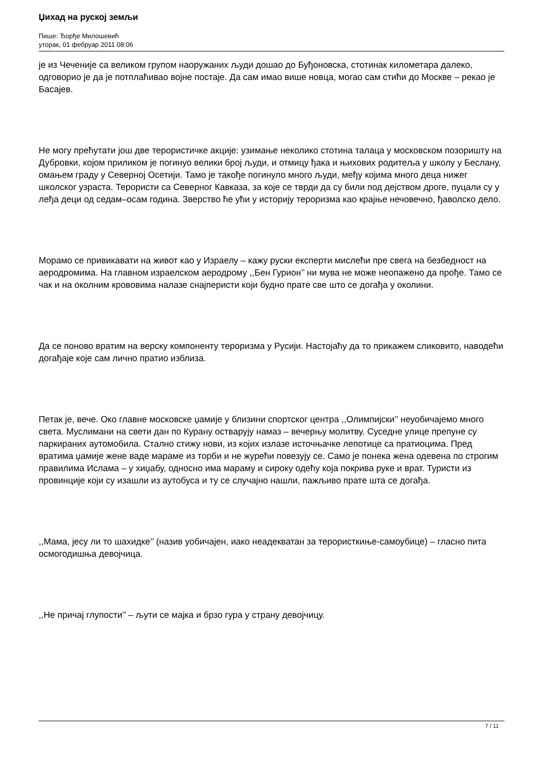Џихад на руској земљи
Пише: Ђорђе Милошевић
уторак, 01 фебруар 2011 08:06
је из Чеченије са великом групом наоружаних људи дошао до Буђоновска, стотинак километара далеко, одговорио је да је потплаћивао војне постаје. Да сам имао више новца, могао сам стићи до Москве – рекао је Басајев.
Не могу прећутати још две терористичке акције: узимање неколико стотина талаца у московском позоришту на Дубровки, којом приликом је погинуо велики број људи, и отмицу ђака и њихових родитеља у школу у Беслану, омањем граду у Северној Осетији. Тамо је такође погинуло много људи, међу којима много деца нижег школског узраста. Терористи са Северног Кавказа, за које се тврди да су били под дејством дроге, пуцали су у леђа деци од седам–осам година. Зверство ће ући у историју тероризма као крајње нечовечно, ђаволско дело.
Морамо се привикавати на живот као у Израелу – кажу руски експерти мислећи пре свега на безбедност на аеродромима. На главном израелском аеродрому ,,Бен Гурион’’ ни мува не може неопажено да прође. Тамо се чак и на околним крововима налазе снајперисти који будно прате све што се догађа у околини.
Да се поново вратим на верску компоненту тероризма у Русији. Настојаћу да то прикажем сликовито, наводећи догађаје које сам лично пратио изблиза.
Петак је, вече. Око главне московске џамије у близини спортског центра ,,Олимпијски’’ неуобичајемо много света. Муслимани на свети дан по Курану остварују намаз – вечерњу молитву. Суседне улице препуне су паркираних аутомобила. Стално стижу нови, из којих излазе источњачке лепотице са пратиоцима. Пред вратима џамије жене ваде мараме из торби и не журећи повезују се. Само је понека жена одевена по строгим правилима Ислама – у хиџабу, односно има мараму и сироку одећу која покрива руке и врат. Туристи из провинције који су изашли из аутобуса и ту се случајно нашли, пажљиво прате шта се догађа.
,,Мама, јесу ли то шахидке’’ (назив уобичајен, иако неадекватан за терористкиње-самоубице) – гласно пита осмогодишња девојчица.
,,Не причај глупости’’ – љути се мајка и брзо гура у страну девојчицу.
7 / 11